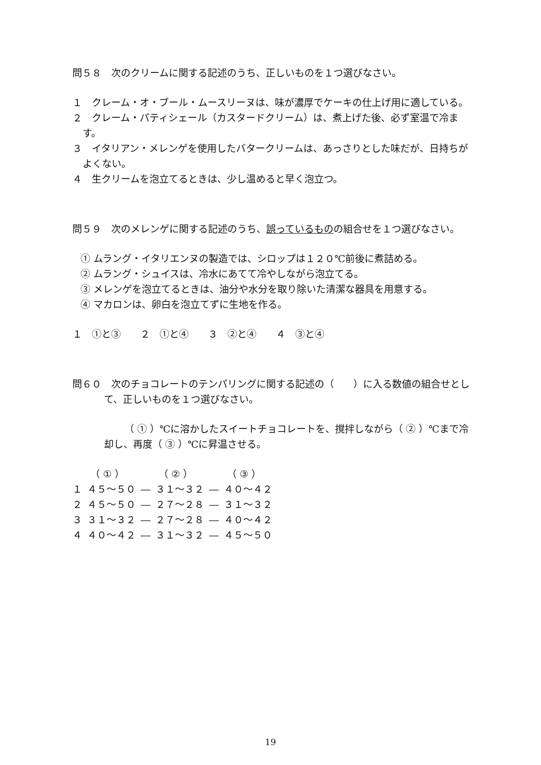問５８　次のクリームに関する記述のうち、正しいものを１つ選びなさい。
１　クレーム・オ・ブール・ムースリーヌは、味が濃厚でケーキの仕上げ用に適している。
２　クレーム・パティシェール（カスタードクリーム）は、煮上げた後、必ず室温で冷ます。
３　イタリアン・メレンゲを使用したバタークリームは、あっさりとした味だが、日持ちがよくない。
４　生クリームを泡立てるときは、少し温めると早く泡立つ。
問５９　次のメレンゲに関する記述のうち、誤っているものの組合せを１つ選びなさい。
① ムラング・イタリエンヌの製造では、シロップは１２０℃前後に煮詰める。
② ムラング・シュイスは、冷水にあてて冷やしながら泡立てる。
③ メレンゲを泡立てるときは、油分や水分を取り除いた清潔な器具を用意する。
④ マカロンは、卵白を泡立てずに生地を作る。
１　①と③　　２　①と④　　３　②と④　　４　③と④
問６０　次のチョコレートのテンパリングに関する記述の（　　）に入る数値の組合せとして、正しいものを１つ選びなさい。
（ ① ）℃に溶かしたスイートチョコレートを、撹拌しながら（ ② ）℃まで冷却し、再度（ ③ ）℃に昇温させる。
| | （ ① ） | | （ ② ） | | （ ③ ） |
| １ | ４５～５０ | ― | ３１～３２ | ― | ４０～４２ |
| ２ | ４５～５０ | ― | ２７～２８ | ― | ３１～３２ |
| ３ | ３１～３２ | ― | ２７～２８ | ― | ４０～４２ |
| ４ | ４０～４２ | ― | ３１～３２ | ― | ４５～５０ |
19